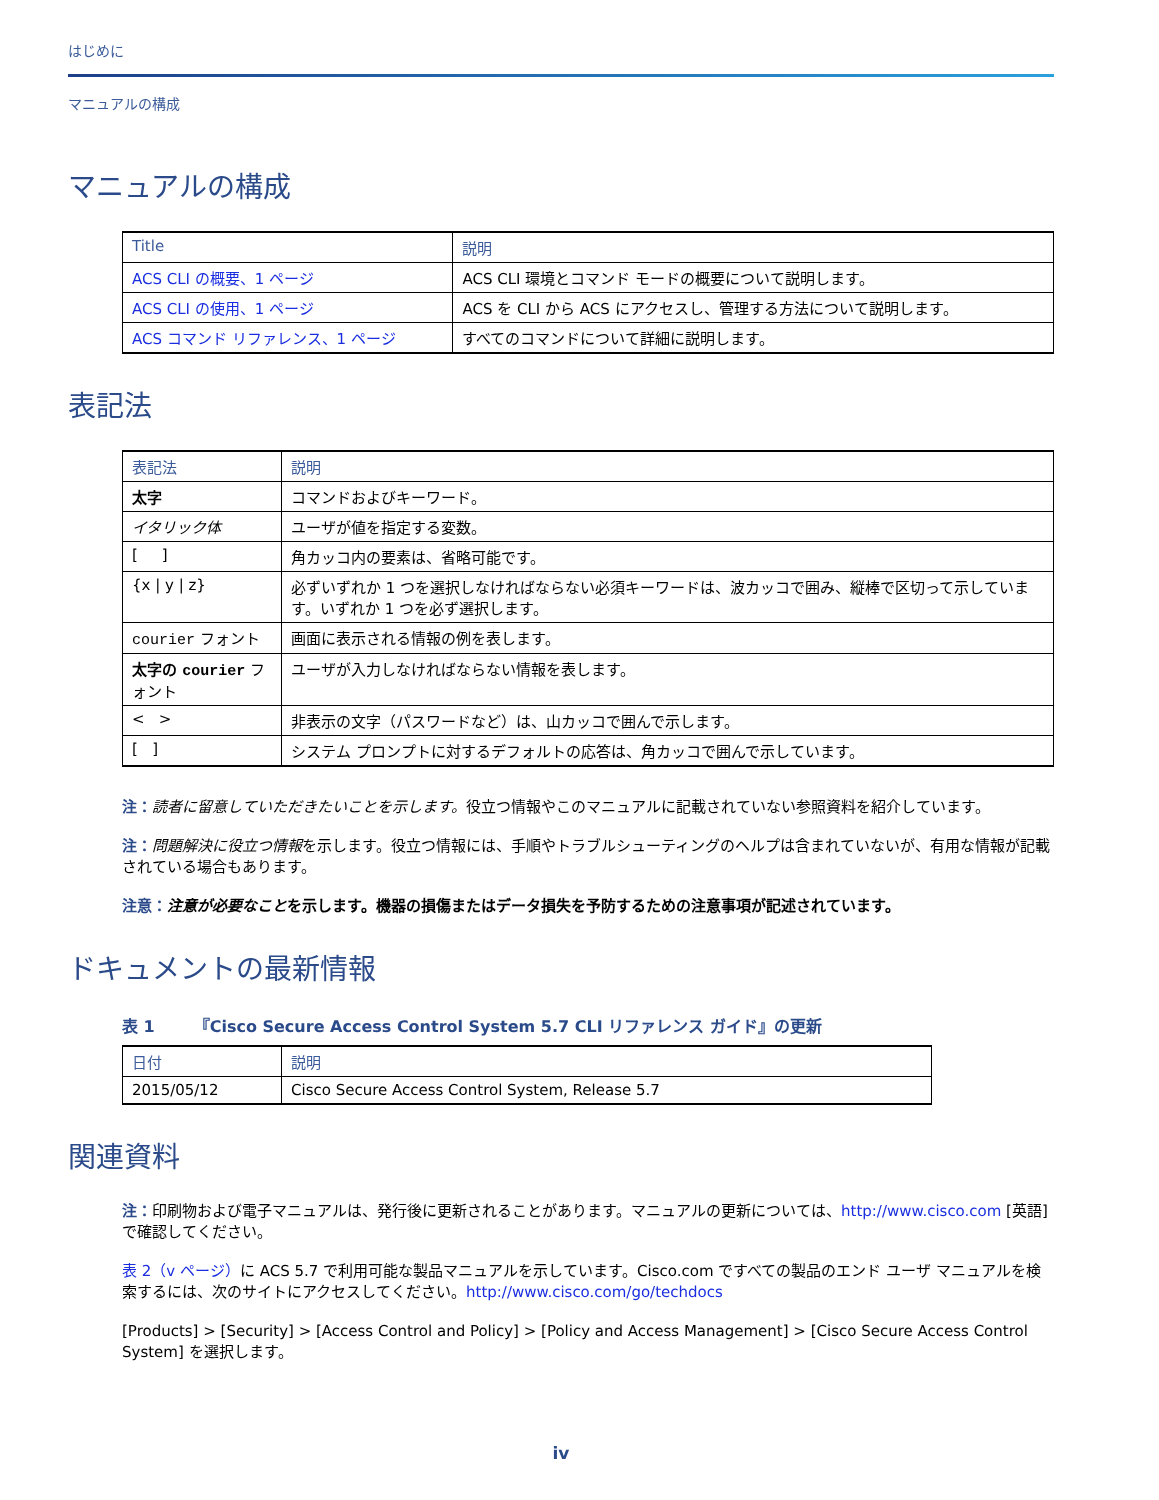はじめに
マニュアルの構成
マニュアルの構成
| Title | 説明 |
| --- | --- |
| ACS CLI の概要、1 ページ | ACS CLI 環境とコマンド モードの概要について説明します。 |
| ACS CLI の使用、1 ページ | ACS を CLI から ACS にアクセスし、管理する方法について説明します。 |
| ACS コマンド リファレンス、1 ページ | すべてのコマンドについて詳細に説明します。 |
表記法
| 表記法 | 説明 |
| --- | --- |
| 太字 | コマンドおよびキーワード。 |
| イタリック体 | ユーザが値を指定する変数。 |
| [ ] | 角カッコ内の要素は、省略可能です。 |
| {x / y / z} | 必ずいずれか 1 つを選択しなければならない必須キーワードは、波カッコで囲み、縦棒で区切って示しています。いずれか 1 つを必ず選択します。 |
| courier フォント | 画面に表示される情報の例を表します。 |
| 太字の courier フォント | ユーザが入力しなければならない情報を表します。 |
| < > | 非表示の文字（パスワードなど）は、山カッコで囲んで示します。 |
| [ ] | システム プロンプトに対するデフォルトの応答は、角カッコで囲んで示しています。 |
注：読者に留意していただきたいことを示します。役立つ情報やこのマニュアルに記載されていない参照資料を紹介しています。
注：問題解決に役立つ情報を示します。役立つ情報には、手順やトラブルシューティングのヘルプは含まれていないが、有用な情報が記載されている場合もあります。
注意：注意が必要なことを示します。機器の損傷またはデータ損失を予防するための注意事項が記述されています。
ドキュメントの最新情報
表 1 『Cisco Secure Access Control System 5.7 CLI リファレンス ガイド』の更新
| 日付 | 説明 |
| --- | --- |
| 2015/05/12 | Cisco Secure Access Control System, Release 5.7 |
関連資料
注：印刷物および電子マニュアルは、発行後に更新されることがあります。マニュアルの更新については、http://www.cisco.com [英語] で確認してください。
表 2（v ページ）に ACS 5.7 で利用可能な製品マニュアルを示しています。Cisco.com ですべての製品のエンド ユーザ マニュアルを検索するには、次のサイトにアクセスしてください。http://www.cisco.com/go/techdocs
[Products] > [Security] > [Access Control and Policy] > [Policy and Access Management] > [Cisco Secure Access Control System] を選択します。
iv